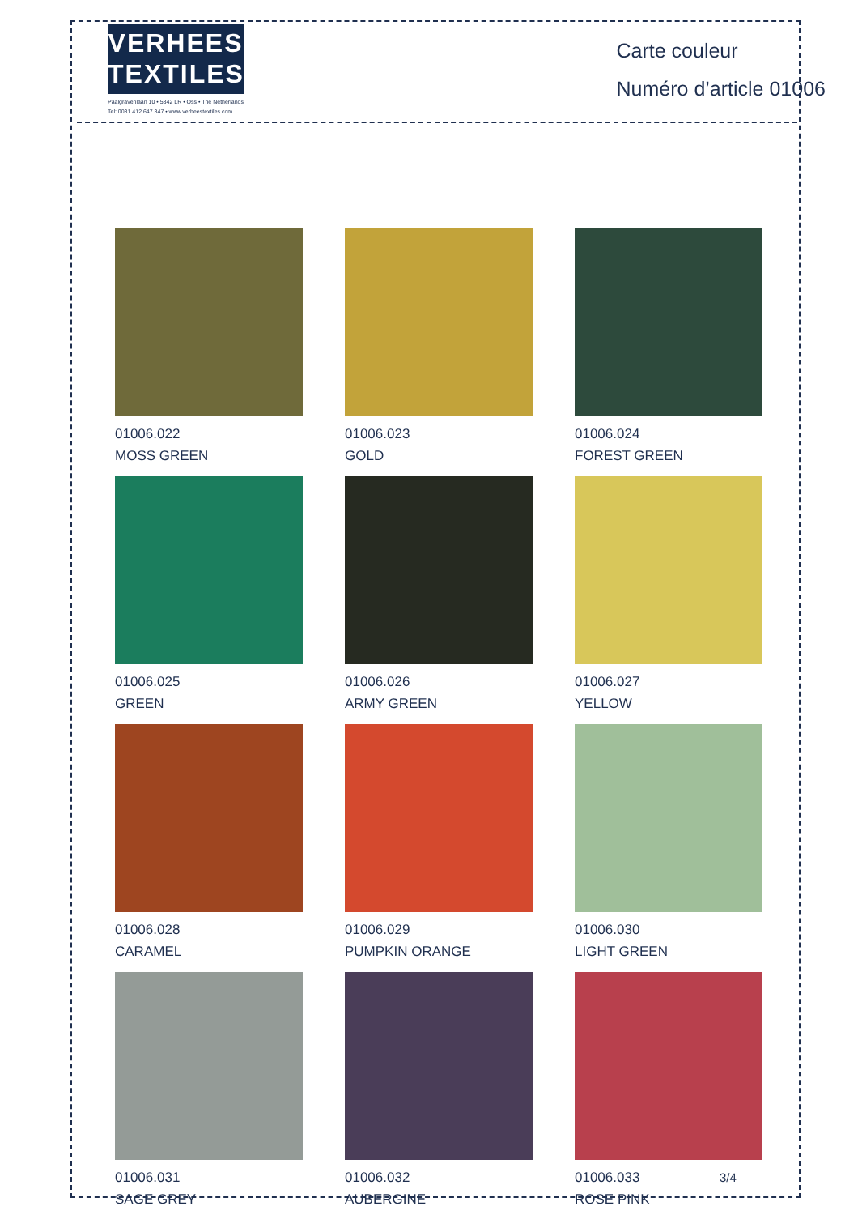VERHEES
TEXTILES
Paalgravenlaan 10 • 5342 LR • Oss • The Netherlands
Tel: 0031 412 647 347 • www.verheestextiles.com
Carte couleur
Numéro d’article 01006
01006.022
MOSS GREEN
01006.023
GOLD
01006.024
FOREST GREEN
01006.025
GREEN
01006.026
ARMY GREEN
01006.027
YELLOW
01006.028
CARAMEL
01006.029
PUMPKIN ORANGE
01006.030
LIGHT GREEN
01006.031
SAGE GREY
01006.032
AUBERGINE
01006.033
ROSE PINK
3/4